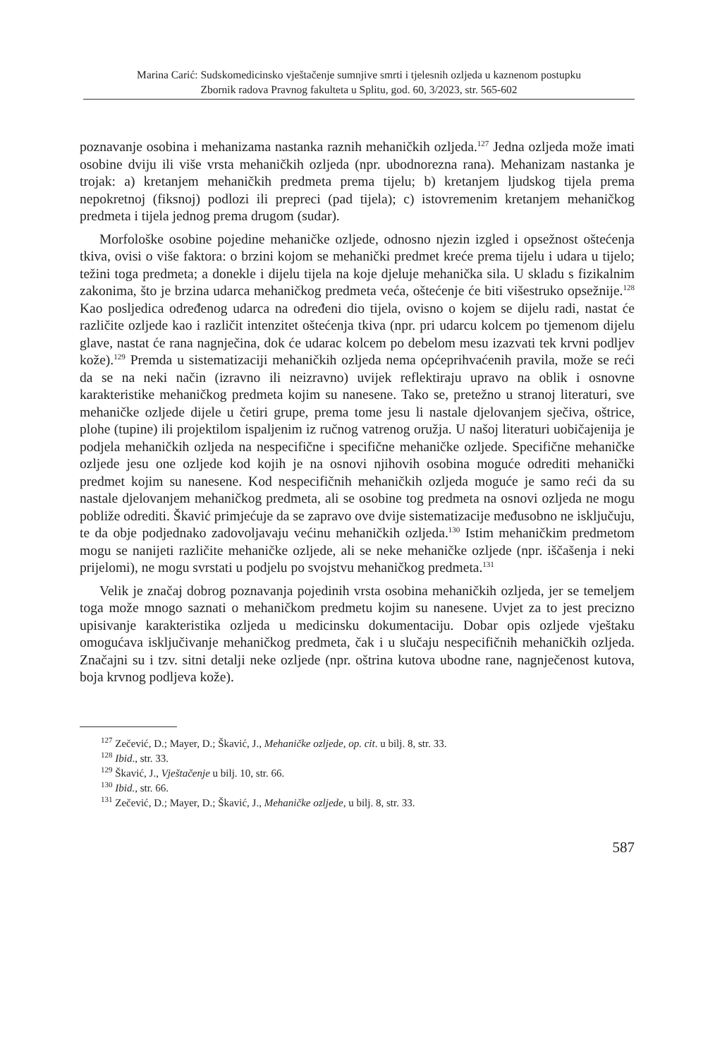Marina Carić: Sudskomedicinsko vještačenje sumnjive smrti i tjelesnih ozljeda u kaznenom postupku
Zbornik radova Pravnog fakulteta u Splitu, god. 60, 3/2023, str. 565-602
poznavanje osobina i mehanizama nastanka raznih mehaničkih ozljeda.<sup>127</sup> Jedna ozljeda može imati osobine dviju ili više vrsta mehaničkih ozljeda (npr. ubodnorezna rana). Mehanizam nastanka je trojak: a) kretanjem mehaničkih predmeta prema tijelu; b) kretanjem ljudskog tijela prema nepokretnoj (fiksnoj) podlozi ili prepreci (pad tijela); c) istovremenim kretanjem mehaničkog predmeta i tijela jednog prema drugom (sudar).
Morfološke osobine pojedine mehaničke ozljede, odnosno njezin izgled i opsežnost oštećenja tkiva, ovisi o više faktora: o brzini kojom se mehanički predmet kreće prema tijelu i udara u tijelo; težini toga predmeta; a donekle i dijelu tijela na koje djeluje mehanička sila. U skladu s fizikalnim zakonima, što je brzina udarca mehaničkog predmeta veća, oštećenje će biti višestruko opsežnije.<sup>128</sup> Kao posljedica određenog udarca na određeni dio tijela, ovisno o kojem se dijelu radi, nastat će različite ozljede kao i različit intenzitet oštećenja tkiva (npr. pri udarcu kolcem po tjemenom dijelu glave, nastat će rana nagnječina, dok će udarac kolcem po debelom mesu izazvati tek krvni podljev kože).<sup>129</sup> Premda u sistematizaciji mehaničkih ozljeda nema općeprihvaćenih pravila, može se reći da se na neki način (izravno ili neizravno) uvijek reflektiraju upravo na oblik i osnovne karakteristike mehaničkog predmeta kojim su nanesene. Tako se, pretežno u stranoj literaturi, sve mehaničke ozljede dijele u četiri grupe, prema tome jesu li nastale djelovanjem sječiva, oštrice, plohe (tupine) ili projektilom ispaljenim iz ručnog vatrenog oružja. U našoj literaturi uobičajenija je podjela mehaničkih ozljeda na nespecifične i specifične mehaničke ozljede. Specifične mehaničke ozljede jesu one ozljede kod kojih je na osnovi njihovih osobina moguće odrediti mehanički predmet kojim su nanesene. Kod nespecifičnih mehaničkih ozljeda moguće je samo reći da su nastale djelovanjem mehaničkog predmeta, ali se osobine tog predmeta na osnovi ozljeda ne mogu pobliže odrediti. Škavić primjećuje da se zapravo ove dvije sistematizacije međusobno ne isključuju, te da obje podjednako zadovoljavaju većinu mehaničkih ozljeda.<sup>130</sup> Istim mehaničkim predmetom mogu se nanijeti različite mehaničke ozljede, ali se neke mehaničke ozljede (npr. iščašenja i neki prijelomi), ne mogu svrstati u podjelu po svojstvu mehaničkog predmeta.<sup>131</sup>
Velik je značaj dobrog poznavanja pojedinih vrsta osobina mehaničkih ozljeda, jer se temeljem toga može mnogo saznati o mehaničkom predmetu kojim su nanesene. Uvjet za to jest precizno upisivanje karakteristika ozljeda u medicinsku dokumentaciju. Dobar opis ozljede vještaku omogućava isključivanje mehaničkog predmeta, čak i u slučaju nespecifičnih mehaničkih ozljeda. Značajni su i tzv. sitni detalji neke ozljede (npr. oštrina kutova ubodne rane, nagnječenost kutova, boja krvnog podljeva kože).
<sup>127</sup> Zečević, D.; Mayer, D.; Škavić, J., Mehaničke ozljede, op. cit. u bilj. 8, str. 33.
<sup>128</sup> Ibid., str. 33.
<sup>129</sup> Škavić, J., Vještačenje u bilj. 10, str. 66.
<sup>130</sup> Ibid., str. 66.
<sup>131</sup> Zečević, D.; Mayer, D.; Škavić, J., Mehaničke ozljede, u bilj. 8, str. 33.
587